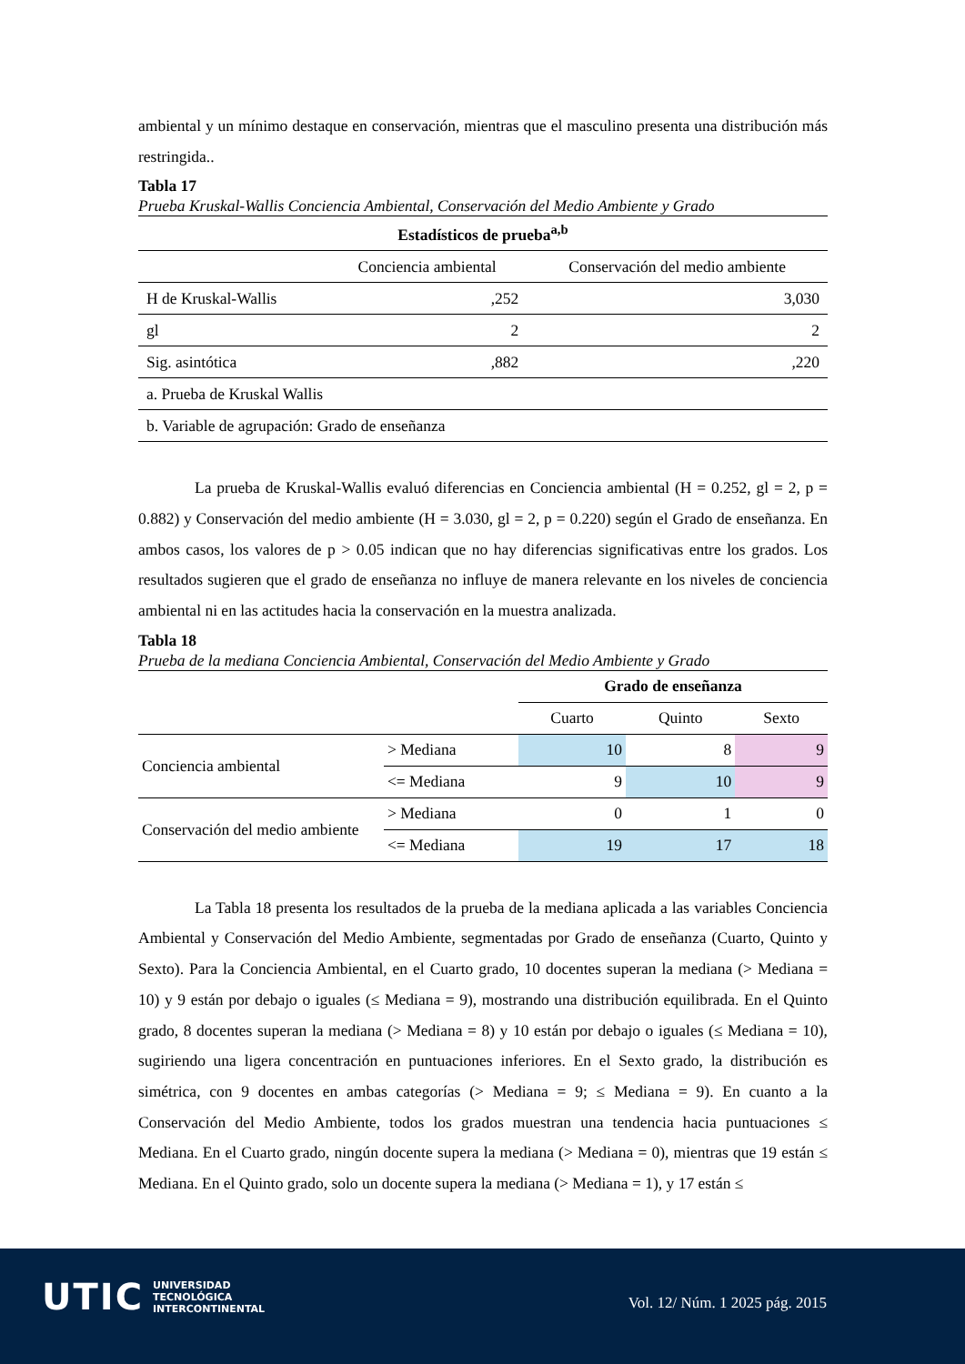ambiental y un mínimo destaque en conservación, mientras que el masculino presenta una distribución más restringida..
Tabla 17
Prueba Kruskal-Wallis Conciencia Ambiental, Conservación del Medio Ambiente y Grado
| Estadísticos de prueba<sup>a,b</sup> | | |
| --- | --- | --- |
| | Conciencia ambiental | Conservación del medio ambiente |
| H de Kruskal-Wallis | ,252 | 3,030 |
| gl | 2 | 2 |
| Sig. asintótica | ,882 | ,220 |
| a. Prueba de Kruskal Wallis | | |
| b. Variable de agrupación: Grado de enseñanza | | |
La prueba de Kruskal-Wallis evaluó diferencias en Conciencia ambiental (H = 0.252, gl = 2, p = 0.882) y Conservación del medio ambiente (H = 3.030, gl = 2, p = 0.220) según el Grado de enseñanza. En ambos casos, los valores de p > 0.05 indican que no hay diferencias significativas entre los grados. Los resultados sugieren que el grado de enseñanza no influye de manera relevante en los niveles de conciencia ambiental ni en las actitudes hacia la conservación en la muestra analizada.
Tabla 18
Prueba de la mediana Conciencia Ambiental, Conservación del Medio Ambiente y Grado
| | | Grado de enseñanza | | |
| | | Cuarto | Quinto | Sexto |
| Conciencia ambiental | > Mediana | 10 | 8 | 9 |
| | <= Mediana | 9 | 10 | 9 |
| Conservación del medio ambiente | > Mediana | 0 | 1 | 0 |
| | <= Mediana | 19 | 17 | 18 |
La Tabla 18 presenta los resultados de la prueba de la mediana aplicada a las variables Conciencia Ambiental y Conservación del Medio Ambiente, segmentadas por Grado de enseñanza (Cuarto, Quinto y Sexto). Para la Conciencia Ambiental, en el Cuarto grado, 10 docentes superan la mediana (> Mediana = 10) y 9 están por debajo o iguales (≤ Mediana = 9), mostrando una distribución equilibrada. En el Quinto grado, 8 docentes superan la mediana (> Mediana = 8) y 10 están por debajo o iguales (≤ Mediana = 10), sugiriendo una ligera concentración en puntuaciones inferiores. En el Sexto grado, la distribución es simétrica, con 9 docentes en ambas categorías (> Mediana = 9; ≤ Mediana = 9). En cuanto a la Conservación del Medio Ambiente, todos los grados muestran una tendencia hacia puntuaciones ≤ Mediana. En el Cuarto grado, ningún docente supera la mediana (> Mediana = 0), mientras que 19 están ≤ Mediana. En el Quinto grado, solo un docente supera la mediana (> Mediana = 1), y 17 están ≤
UTIC
UNIVERSIDAD
TECNOLÓGICA
INTERCONTINENTAL
Vol. 12/ Núm. 1 2025 pág. 2015